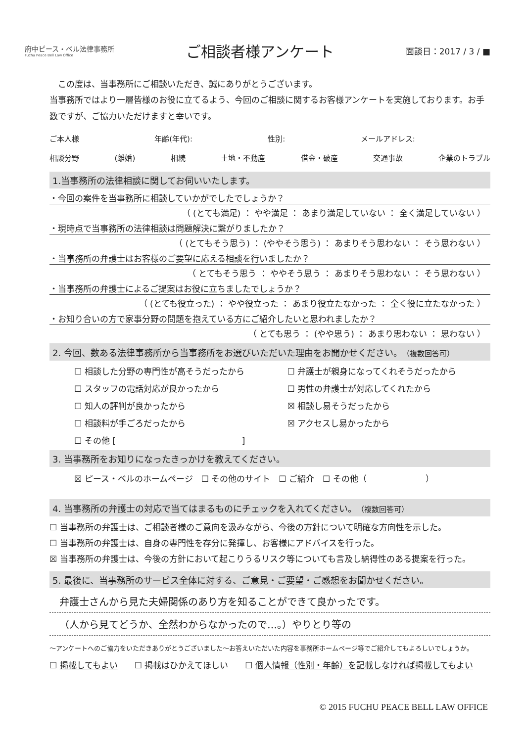府中ピース・ベル法律事務所
Fuchu Peace Bell Law Office
ご相談者様アンケート
面談日：2017 / 3 / ■
　この度は、当事務所にご相談いただき、誠にありがとうございます。
当事務所ではより一層皆様のお役に立てるよう、今回のご相談に関するお客様アンケートを実施しております。お手数ですが、ご協力いただけますと幸いです。
ご本人様 年齢(年代): 性別: メールアドレス:
相談分野 (離婚) 相続 土地・不動産 借金・破産 交通事故 企業のトラブル
1.当事務所の法律相談に関してお伺いいたします。
・今回の案件を当事務所に相談していかがでしたでしょうか？
（ (とても満足) ： やや満足 ： あまり満足していない ： 全く満足していない ）
・現時点で当事務所の法律相談は問題解決に繋がりましたか？
（ (とてもそう思う) ： (ややそう思う) ： あまりそう思わない ： そう思わない ）
・当事務所の弁護士はお客様のご要望に応える相談を行いましたか？
（ とてもそう思う ： ややそう思う ： あまりそう思わない ： そう思わない ）
・当事務所の弁護士によるご提案はお役に立ちましたでしょうか？
（ (とても役立った) ： やや役立った ： あまり役立たなかった ： 全く役に立たなかった ）
・お知り合いの方で家事分野の問題を抱えている方にご紹介したいと思われましたか？
（ とても思う ： (やや思う) ： あまり思わない ： 思わない ）
2. 今回、数ある法律事務所から当事務所をお選びいただいた理由をお聞かせください。（複数回答可）
☐ 相談した分野の専門性が高そうだったから ☐ 弁護士が親身になってくれそうだったから ☐ スタッフの電話対応が良かったから ☐ 男性の弁護士が対応してくれたから ☐ 知人の評判が良かったから ☒ 相談し易そうだったから ☐ 相談料が手ごろだったから ☒ アクセスし易かったから ☐ その他 [　　　　　　　　　　　　　　　]
3. 当事務所をお知りになったきっかけを教えてください。
☒ ピース・ベルのホームページ　☐ その他のサイト　☐ ご紹介　☐ その他（　　　　　　　）
4. 当事務所の弁護士の対応で当てはまるものにチェックを入れてください。（複数回答可）
☐ 当事務所の弁護士は、ご相談者様のご意向を汲みながら、今後の方針について明確な方向性を示した。
☐ 当事務所の弁護士は、自身の専門性を存分に発揮し、お客様にアドバイスを行った。
☒ 当事務所の弁護士は、今後の方針において起こりうるリスク等についても言及し納得性のある提案を行った。
5. 最後に、当事務所のサービス全体に対する、ご意見・ご要望・ご感想をお聞かせください。
弁護士さんから見た夫婦関係のあり方を知ることができて良かったです。
（人から見てどうか、全然わからなかったので…。）やりとり等の
～アンケートへのご協力をいただきありがとうございました～お答えいただいた内容を事務所ホームページ等でご紹介してもよろしいでしょうか。
☐ 掲載してもよい　　☐ 掲載はひかえてほしい　　☐ 個人情報（性別・年齢）を記載しなければ掲載してもよい
© 2015 FUCHU PEACE BELL LAW OFFICE